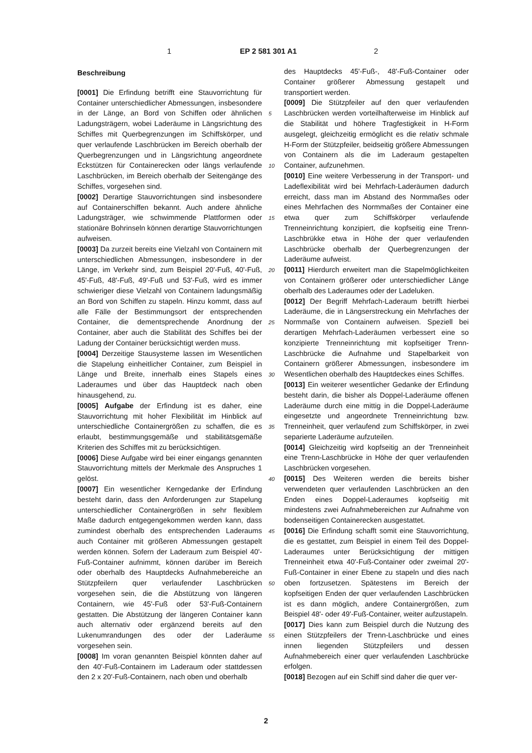1 EP 2 581 301 A1 2
Beschreibung
[0001] Die Erfindung betrifft eine Stauvorrichtung für Container unterschiedlicher Abmessungen, insbesondere in der Länge, an Bord von Schiffen oder ähnlichen Ladungsträgern, wobei Laderäume in Längsrichtung des Schiffes mit Querbegrenzungen im Schiffskörper, und quer verlaufende Laschbrücken im Bereich oberhalb der Querbegrenzungen und in Längsrichtung angeordnete Eckstützen für Containerecken oder längs verlaufende Laschbrücken, im Bereich oberhalb der Seitengänge des Schiffes, vorgesehen sind.
[0002] Derartige Stauvorrichtungen sind insbesondere auf Containerschiffen bekannt. Auch andere ähnliche Ladungsträger, wie schwimmende Plattformen oder stationäre Bohrinseln können derartige Stauvorrichtungen aufweisen.
[0003] Da zurzeit bereits eine Vielzahl von Containern mit unterschiedlichen Abmessungen, insbesondere in der Länge, im Verkehr sind, zum Beispiel 20'-Fuß, 40'-Fuß, 45'-Fuß, 48'-Fuß, 49'-Fuß und 53'-Fuß, wird es immer schwieriger diese Vielzahl von Containern ladungsmäßig an Bord von Schiffen zu stapeln. Hinzu kommt, dass auf alle Fälle der Bestimmungsort der entsprechenden Container, die dementsprechende Anordnung der Container, aber auch die Stabilität des Schiffes bei der Ladung der Container berücksichtigt werden muss.
[0004] Derzeitige Stausysteme lassen im Wesentlichen die Stapelung einheitlicher Container, zum Beispiel in Länge und Breite, innerhalb eines Stapels eines Laderaumes und über das Hauptdeck nach oben hinausgehend, zu.
[0005] Aufgabe der Erfindung ist es daher, eine Stauvorrichtung mit hoher Flexibilität im Hinblick auf unterschiedliche Containergrößen zu schaffen, die es erlaubt, bestimmungsgemäße und stabilitätsgemäße Kriterien des Schiffes mit zu berücksichtigen.
[0006] Diese Aufgabe wird bei einer eingangs genannten Stauvorrichtung mittels der Merkmale des Anspruches 1 gelöst.
[0007] Ein wesentlicher Kerngedanke der Erfindung besteht darin, dass den Anforderungen zur Stapelung unterschiedlicher Containergrößen in sehr flexiblem Maße dadurch entgegengekommen werden kann, dass zumindest oberhalb des entsprechenden Laderaums auch Container mit größeren Abmessungen gestapelt werden können. Sofern der Laderaum zum Beispiel 40'-Fuß-Container aufnimmt, können darüber im Bereich oder oberhalb des Hauptdecks Aufnahmebereiche an Stützpfeilern quer verlaufender Laschbrücken vorgesehen sein, die die Abstützung von längeren Containern, wie 45'-Fuß oder 53'-Fuß-Containern gestatten. Die Abstützung der längeren Container kann auch alternativ oder ergänzend bereits auf den Lukenumrandungen des oder der Laderäume vorgesehen sein.
[0008] Im voran genannten Beispiel könnten daher auf den 40'-Fuß-Containern im Laderaum oder stattdessen den 2 x 20'-Fuß-Containern, nach oben und oberhalb
des Hauptdecks 45'-Fuß-, 48'-Fuß-Container oder Container größerer Abmessung gestapelt und transportiert werden.
[0009] Die Stützpfeiler auf den quer verlaufenden Laschbrücken werden vorteilhafterweise im Hinblick auf die Stabilität und höhere Tragfestigkeit in H-Form ausgelegt, gleichzeitig ermöglicht es die relativ schmale H-Form der Stützpfeiler, beidseitig größere Abmessungen von Containern als die im Laderaum gestapelten Container, aufzunehmen.
[0010] Eine weitere Verbesserung in der Transport- und Ladeflexibilität wird bei Mehrfach-Laderäumen dadurch erreicht, dass man im Abstand des Normmaßes oder eines Mehrfachen des Normmaßes der Container eine etwa quer zum Schiffskörper verlaufende Trenneinrichtung konzipiert, die kopfseitig eine Trenn-Laschbrükke etwa in Höhe der quer verlaufenden Laschbrücke oberhalb der Querbegrenzungen der Laderäume aufweist.
[0011] Hierdurch erweitert man die Stapelmöglichkeiten von Containern größerer oder unterschiedlicher Länge oberhalb des Laderaumes oder der Ladeluken.
[0012] Der Begriff Mehrfach-Laderaum betrifft hierbei Laderäume, die in Längserstreckung ein Mehrfaches der Normmaße von Containern aufweisen. Speziell bei derartigen Mehrfach-Laderäumen verbessert eine so konzipierte Trenneinrichtung mit kopfseitiger Trenn-Laschbrücke die Aufnahme und Stapelbarkeit von Containern größerer Abmessungen, insbesondere im Wesentlichen oberhalb des Hauptdeckes eines Schiffes.
[0013] Ein weiterer wesentlicher Gedanke der Erfindung besteht darin, die bisher als Doppel-Laderäume offenen Laderäume durch eine mittig in die Doppel-Laderäume eingesetzte und angeordnete Trenneinrichtung bzw. Trenneinheit, quer verlaufend zum Schiffskörper, in zwei separierte Laderäume aufzuteilen.
[0014] Gleichzeitig wird kopfseitig an der Trenneinheit eine Trenn-Laschbrücke in Höhe der quer verlaufenden Laschbrücken vorgesehen.
[0015] Des Weiteren werden die bereits bisher verwendeten quer verlaufenden Laschbrücken an den Enden eines Doppel-Laderaumes kopfseitig mit mindestens zwei Aufnahmebereichen zur Aufnahme von bodenseitigen Containerecken ausgestattet.
[0016] Die Erfindung schafft somit eine Stauvorrichtung, die es gestattet, zum Beispiel in einem Teil des Doppel-Laderaumes unter Berücksichtigung der mittigen Trenneinheit etwa 40'-Fuß-Container oder zweimal 20'-Fuß-Container in einer Ebene zu stapeln und dies nach oben fortzusetzen. Spätestens im Bereich der kopfseitigen Enden der quer verlaufenden Laschbrücken ist es dann möglich, andere Containergrößen, zum Beispiel 48'- oder 49'-Fuß-Container, weiter aufzustapeln.
[0017] Dies kann zum Beispiel durch die Nutzung des einen Stützpfeilers der Trenn-Laschbrücke und eines innen liegenden Stützpfeilers und dessen Aufnahmebereich einer quer verlaufenden Laschbrücke erfolgen.
[0018] Bezogen auf ein Schiff sind daher die quer ver-
5
10
15
20
25
30
35
40
45
50
55
2